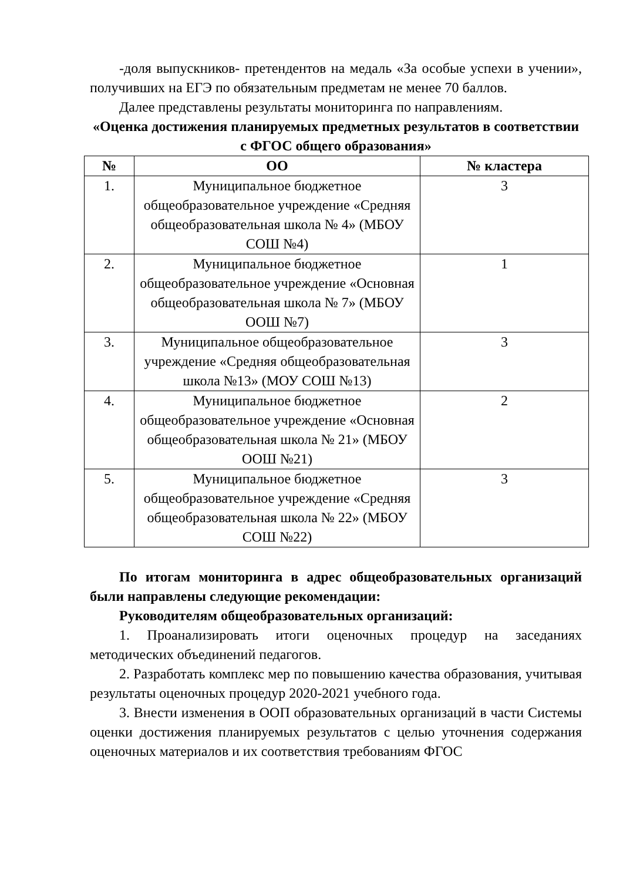-доля выпускников- претендентов на медаль «За особые успехи в учении», получивших на ЕГЭ по обязательным предметам не менее 70 баллов.
Далее представлены результаты мониторинга по направлениям.
«Оценка достижения планируемых предметных результатов в соответствии с ФГОС общего образования»
| № | ОО | № кластера |
| --- | --- | --- |
| 1. | Муниципальное бюджетное общеобразовательное учреждение «Средняя общеобразовательная школа № 4» (МБОУ СОШ №4) | 3 |
| 2. | Муниципальное бюджетное общеобразовательное учреждение «Основная общеобразовательная школа № 7» (МБОУ ООШ №7) | 1 |
| 3. | Муниципальное общеобразовательное учреждение «Средняя общеобразовательная школа №13» (МОУ СОШ №13) | 3 |
| 4. | Муниципальное бюджетное общеобразовательное учреждение «Основная общеобразовательная школа № 21» (МБОУ ООШ №21) | 2 |
| 5. | Муниципальное бюджетное общеобразовательное учреждение «Средняя общеобразовательная школа № 22» (МБОУ СОШ №22) | 3 |
По итогам мониторинга в адрес общеобразовательных организаций были направлены следующие рекомендации:
Руководителям общеобразовательных организаций:
1. Проанализировать итоги оценочных процедур на заседаниях методических объединений педагогов.
2. Разработать комплекс мер по повышению качества образования, учитывая результаты оценочных процедур 2020-2021 учебного года.
3. Внести изменения в ООП образовательных организаций в части Системы оценки достижения планируемых результатов с целью уточнения содержания оценочных материалов и их соответствия требованиям ФГОС